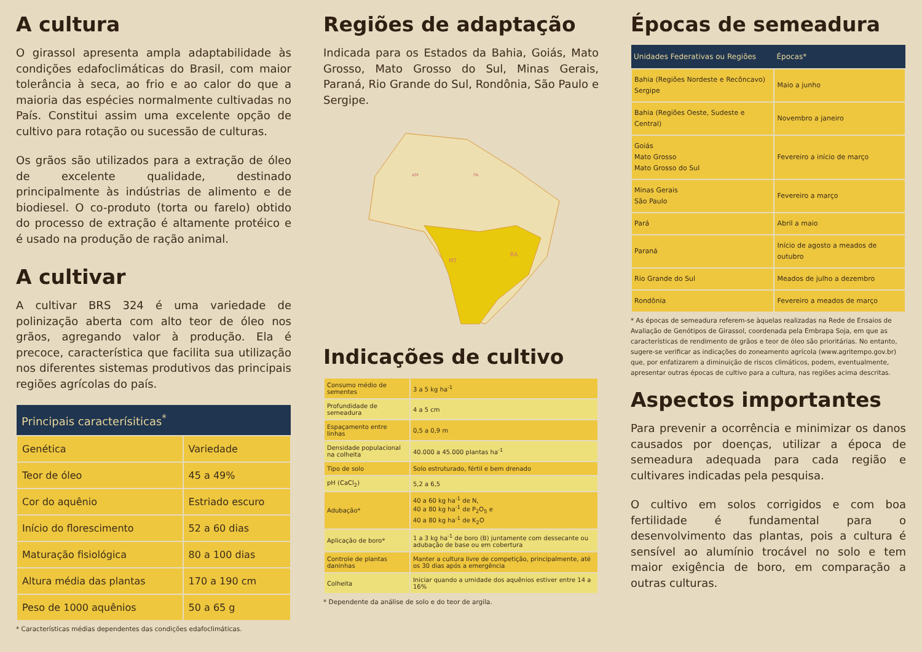A cultura
O girassol apresenta ampla adaptabilidade às condições edafoclimáticas do Brasil, com maior tolerância à seca, ao frio e ao calor do que a maioria das espécies normalmente cultivadas no País. Constitui assim uma excelente opção de cultivo para rotação ou sucessão de culturas.
Os grãos são utilizados para a extração de óleo de excelente qualidade, destinado principalmente às indústrias de alimento e de biodiesel. O co-produto (torta ou farelo) obtido do processo de extração é altamente protéico e é usado na produção de ração animal.
A cultivar
A cultivar BRS 324 é uma variedade de polinização aberta com alto teor de óleo nos grãos, agregando valor à produção. Ela é precoce, característica que facilita sua utilização nos diferentes sistemas produtivos das principais regiões agrícolas do país.
| Principais caracterísiticas<sup>*</sup> | |
| --- | --- |
| Genética | Variedade |
| Teor de óleo | 45 a 49% |
| Cor do aquênio | Estriado escuro |
| Início do florescimento | 52 a 60 dias |
| Maturação fisiológica | 80 a 100 dias |
| Altura média das plantas | 170 a 190 cm |
| Peso de 1000 aquênios | 50 a 65 g |
* Características médias dependentes das condições edafoclimáticas.
Regiões de adaptação
Indicada para os Estados da Bahia, Goiás, Mato Grosso, Mato Grosso do Sul, Minas Gerais, Paraná, Rio Grande do Sul, Rondônia, São Paulo e Sergipe.
MT
BA
AM
PA
Indicações de cultivo
| Consumo médio de sementes | 3 a 5 kg ha<sup>-1</sup> |
| Profundidade de semeadura | 4 a 5 cm |
| Espaçamento entre linhas | 0,5 a 0,9 m |
| Densidade populacional na colheita | 40.000 a 45.000 plantas ha<sup>-1</sup> |
| Tipo de solo | Solo estruturado, fértil e bem drenado |
| pH (CaCl<sub>2</sub>) | 5,2 a 6,5 |
| Adubação* | 40 a 60 kg ha<sup>-1</sup> de N, 40 a 80 kg ha<sup>-1</sup> de P<sub>2</sub>O<sub>5</sub> e 40 a 80 kg ha<sup>-1</sup> de K<sub>2</sub>O |
| Aplicação de boro* | 1 a 3 kg ha<sup>-1</sup> de boro (B) juntamente com dessecante ou adubação de base ou em cobertura |
| Controle de plantas daninhas | Manter a cultura livre de competição, principalmente, até os 30 dias após a emergência |
| Colheita | Iniciar quando a umidade dos aquênios estiver entre 14 a 16% |
* Dependente da análise de solo e do teor de argila.
Épocas de semeadura
| Unidades Federativas ou Regiões | Épocas* |
| --- | --- |
| Bahia (Regiões Nordeste e Recôncavo) Sergipe | Maio a junho |
| Bahia (Regiões Oeste, Sudeste e Central) | Novembro a janeiro |
| Goiás Mato Grosso Mato Grosso do Sul | Fevereiro a início de março |
| Minas Gerais São Paulo | Fevereiro a março |
| Pará | Abril a maio |
| Paraná | Início de agosto a meados de outubro |
| Rio Grande do Sul | Meados de julho a dezembro |
| Rondônia | Fevereiro a meados de março |
* As épocas de semeadura referem-se àquelas realizadas na Rede de Ensaios de Avaliação de Genótipos de Girassol, coordenada pela Embrapa Soja, em que as características de rendimento de grãos e teor de óleo são prioritárias. No entanto, sugere-se verificar as indicações do zoneamento agrícola (www.agritempo.gov.br) que, por enfatizarem a diminuição de riscos climáticos, podem, eventualmente, apresentar outras épocas de cultivo para a cultura, nas regiões acima descritas.
Aspectos importantes
Para prevenir a ocorrência e minimizar os danos causados por doenças, utilizar a época de semeadura adequada para cada região e cultivares indicadas pela pesquisa.
O cultivo em solos corrigidos e com boa fertilidade é fundamental para o desenvolvimento das plantas, pois a cultura é sensível ao alumínio trocável no solo e tem maior exigência de boro, em comparação a outras culturas.